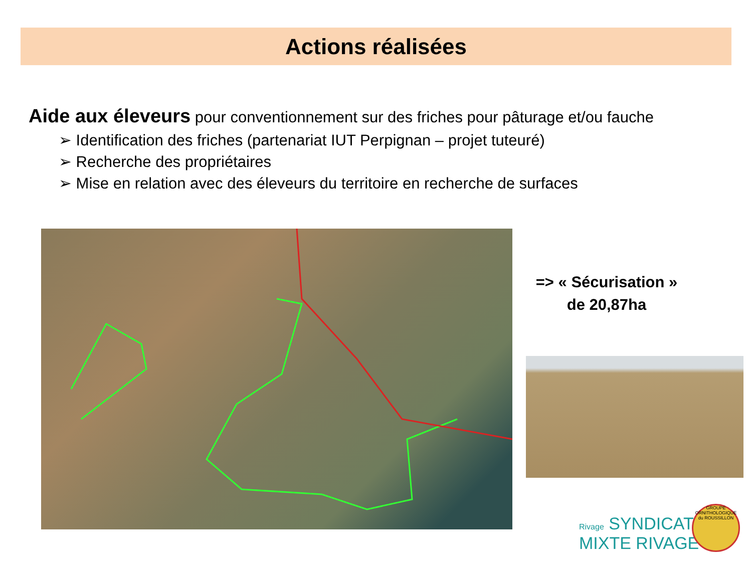Actions réalisées
Aide aux éleveurs pour conventionnement sur des friches pour pâturage et/ou fauche
➢ Identification des friches (partenariat IUT Perpignan – projet tuteuré)
➢ Recherche des propriétaires
➢ Mise en relation avec des éleveurs du territoire en recherche de surfaces
=> « Sécurisation » de 20,87ha
Rivage SYNDICAT
MIXTE RIVAGE
GROUPE ORNITHOLOGIQUE du ROUSSILLON